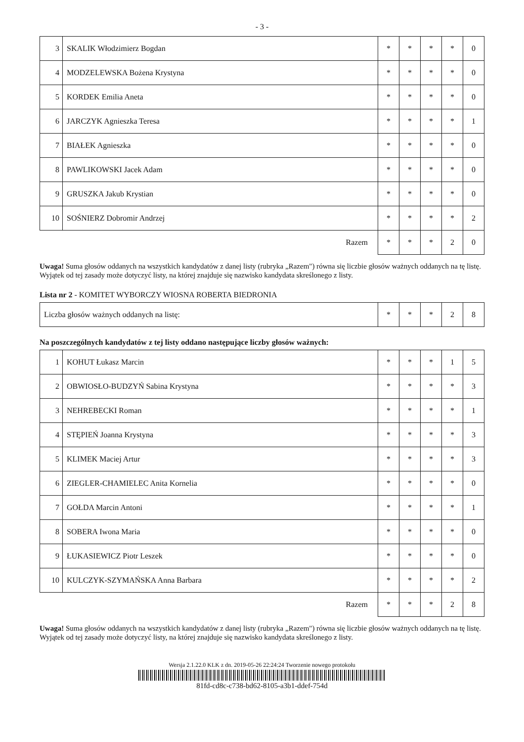- 3 -
| 3 | SKALIK Włodzimierz Bogdan | * | * | * | * | 0 |
| 4 | MODZELEWSKA Bożena Krystyna | * | * | * | * | 0 |
| 5 | KORDEK Emilia Aneta | * | * | * | * | 0 |
| 6 | JARCZYK Agnieszka Teresa | * | * | * | * | 1 |
| 7 | BIAŁEK Agnieszka | * | * | * | * | 0 |
| 8 | PAWLIKOWSKI Jacek Adam | * | * | * | * | 0 |
| 9 | GRUSZKA Jakub Krystian | * | * | * | * | 0 |
| 10 | SOŚNIERZ Dobromir Andrzej | * | * | * | * | 2 |
| Razem | | * | * | * | 2 | 0 |
Uwaga! Suma głosów oddanych na wszystkich kandydatów z danej listy (rubryka „Razem") równa się liczbie głosów ważnych oddanych na tę listę. Wyjątek od tej zasady może dotyczyć listy, na której znajduje się nazwisko kandydata skreślonego z listy.
Lista nr 2 - KOMITET WYBORCZY WIOSNA ROBERTA BIEDRONIA
| Liczba głosów ważnych oddanych na listę: | * | * | * | 2 | 8 |
Na poszczególnych kandydatów z tej listy oddano następujące liczby głosów ważnych:
| 1 | KOHUT Łukasz Marcin | * | * | * | 1 | 5 |
| 2 | OBWIOSŁO-BUDZYŃ Sabina Krystyna | * | * | * | * | 3 |
| 3 | NEHREBECKI Roman | * | * | * | * | 1 |
| 4 | STĘPIEŃ Joanna Krystyna | * | * | * | * | 3 |
| 5 | KLIMEK Maciej Artur | * | * | * | * | 3 |
| 6 | ZIEGLER-CHAMIELEC Anita Kornelia | * | * | * | * | 0 |
| 7 | GOŁDA Marcin Antoni | * | * | * | * | 1 |
| 8 | SOBERA Iwona Maria | * | * | * | * | 0 |
| 9 | ŁUKASIEWICZ Piotr Leszek | * | * | * | * | 0 |
| 10 | KULCZYK-SZYMAŃSKA Anna Barbara | * | * | * | * | 2 |
| Razem | | * | * | * | 2 | 8 |
Uwaga! Suma głosów oddanych na wszystkich kandydatów z danej listy (rubryka „Razem") równa się liczbie głosów ważnych oddanych na tę listę. Wyjątek od tej zasady może dotyczyć listy, na której znajduje się nazwisko kandydata skreślonego z listy.
Wersja 2.1.22.0 KLK z dn. 2019-05-26 22:24:24 Tworzenie nowego protokołu
81fd-cd8c-c738-bd62-8105-a3b1-ddef-754d